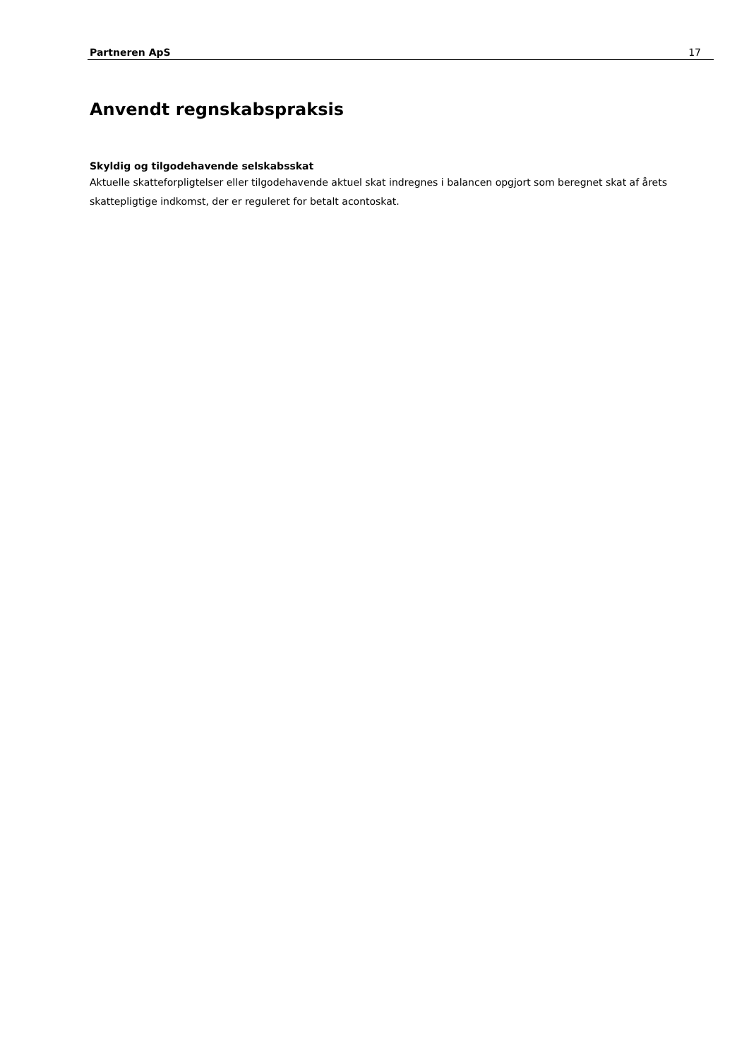Partneren ApS 17
Anvendt regnskabspraksis
Skyldig og tilgodehavende selskabsskat
Aktuelle skatteforpligtelser eller tilgodehavende aktuel skat indregnes i balancen opgjort som beregnet skat af årets skattepligtige indkomst, der er reguleret for betalt acontoskat.